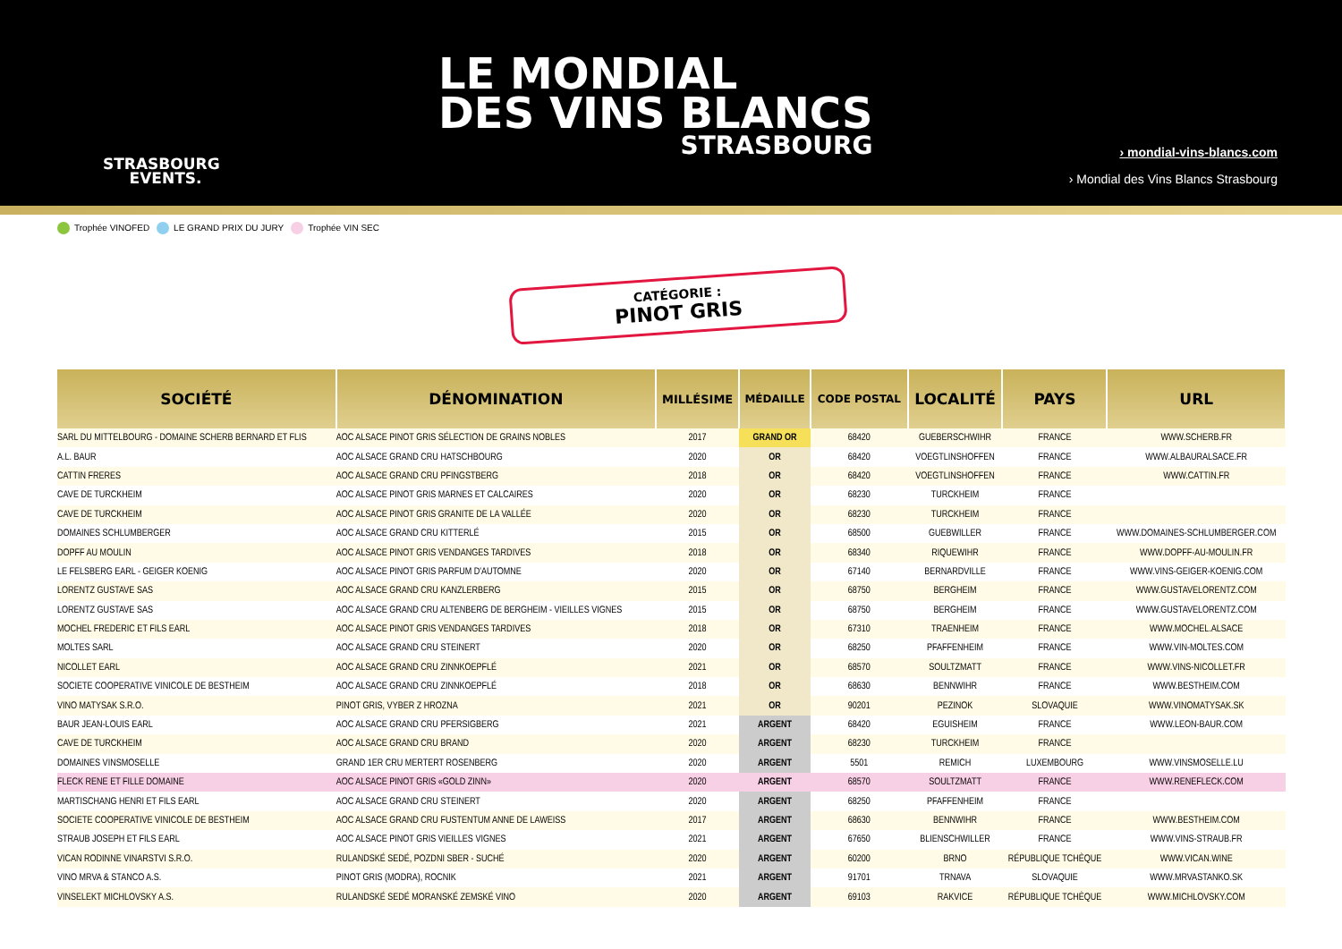LE MONDIAL
DES VINS BLANCS
STRASBOURG
STRASBOURG
EVENTS.
› mondial-vins-blancs.com
› Mondial des Vins Blancs Strasbourg
Trophée VINOFED LE GRAND PRIX DU JURY Trophée VIN SEC
CATÉGORIE :
PINOT GRIS
| SOCIÉTÉ | DÉNOMINATION | MILLÉSIME | MÉDAILLE | CODE POSTAL | LOCALITÉ | PAYS | URL |
| --- | --- | --- | --- | --- | --- | --- | --- |
| SARL DU MITTELBOURG - DOMAINE SCHERB BERNARD ET FLIS | AOC ALSACE PINOT GRIS SÉLECTION DE GRAINS NOBLES | 2017 | GRAND OR | 68420 | GUEBERSCHWIHR | FRANCE | WWW.SCHERB.FR |
| A.L. BAUR | AOC ALSACE GRAND CRU HATSCHBOURG | 2020 | OR | 68420 | VOEGTLINSHOFFEN | FRANCE | WWW.ALBAURALSACE.FR |
| CATTIN FRERES | AOC ALSACE GRAND CRU PFINGSTBERG | 2018 | OR | 68420 | VOEGTLINSHOFFEN | FRANCE | WWW.CATTIN.FR |
| CAVE DE TURCKHEIM | AOC ALSACE PINOT GRIS MARNES ET CALCAIRES | 2020 | OR | 68230 | TURCKHEIM | FRANCE | |
| CAVE DE TURCKHEIM | AOC ALSACE PINOT GRIS GRANITE DE LA VALLÉE | 2020 | OR | 68230 | TURCKHEIM | FRANCE | |
| DOMAINES SCHLUMBERGER | AOC ALSACE GRAND CRU KITTERLÉ | 2015 | OR | 68500 | GUEBWILLER | FRANCE | WWW.DOMAINES-SCHLUMBERGER.COM |
| DOPFF AU MOULIN | AOC ALSACE PINOT GRIS VENDANGES TARDIVES | 2018 | OR | 68340 | RIQUEWIHR | FRANCE | WWW.DOPFF-AU-MOULIN.FR |
| LE FELSBERG EARL - GEIGER KOENIG | AOC ALSACE PINOT GRIS PARFUM D'AUTOMNE | 2020 | OR | 67140 | BERNARDVILLE | FRANCE | WWW.VINS-GEIGER-KOENIG.COM |
| LORENTZ GUSTAVE SAS | AOC ALSACE GRAND CRU KANZLERBERG | 2015 | OR | 68750 | BERGHEIM | FRANCE | WWW.GUSTAVELORENTZ.COM |
| LORENTZ GUSTAVE SAS | AOC ALSACE GRAND CRU ALTENBERG DE BERGHEIM - VIEILLES VIGNES | 2015 | OR | 68750 | BERGHEIM | FRANCE | WWW.GUSTAVELORENTZ.COM |
| MOCHEL FREDERIC ET FILS EARL | AOC ALSACE PINOT GRIS VENDANGES TARDIVES | 2018 | OR | 67310 | TRAENHEIM | FRANCE | WWW.MOCHEL.ALSACE |
| MOLTES SARL | AOC ALSACE GRAND CRU STEINERT | 2020 | OR | 68250 | PFAFFENHEIM | FRANCE | WWW.VIN-MOLTES.COM |
| NICOLLET EARL | AOC ALSACE GRAND CRU ZINNKOEPFLÉ | 2021 | OR | 68570 | SOULTZMATT | FRANCE | WWW.VINS-NICOLLET.FR |
| SOCIETE COOPERATIVE VINICOLE DE BESTHEIM | AOC ALSACE GRAND CRU ZINNKOEPFLÉ | 2018 | OR | 68630 | BENNWIHR | FRANCE | WWW.BESTHEIM.COM |
| VINO MATYSAK S.R.O. | PINOT GRIS, VYBER Z HROZNA | 2021 | OR | 90201 | PEZINOK | SLOVAQUIE | WWW.VINOMATYSAK.SK |
| BAUR JEAN-LOUIS EARL | AOC ALSACE GRAND CRU PFERSIGBERG | 2021 | ARGENT | 68420 | EGUISHEIM | FRANCE | WWW.LEON-BAUR.COM |
| CAVE DE TURCKHEIM | AOC ALSACE GRAND CRU BRAND | 2020 | ARGENT | 68230 | TURCKHEIM | FRANCE | |
| DOMAINES VINSMOSELLE | GRAND 1ER CRU MERTERT ROSENBERG | 2020 | ARGENT | 5501 | REMICH | LUXEMBOURG | WWW.VINSMOSELLE.LU |
| FLECK RENE ET FILLE DOMAINE | AOC ALSACE PINOT GRIS «GOLD ZINN» | 2020 | ARGENT | 68570 | SOULTZMATT | FRANCE | WWW.RENEFLECK.COM |
| MARTISCHANG HENRI ET FILS EARL | AOC ALSACE GRAND CRU STEINERT | 2020 | ARGENT | 68250 | PFAFFENHEIM | FRANCE | |
| SOCIETE COOPERATIVE VINICOLE DE BESTHEIM | AOC ALSACE GRAND CRU FUSTENTUM ANNE DE LAWEISS | 2017 | ARGENT | 68630 | BENNWIHR | FRANCE | WWW.BESTHEIM.COM |
| STRAUB JOSEPH ET FILS EARL | AOC ALSACE PINOT GRIS VIEILLES VIGNES | 2021 | ARGENT | 67650 | BLIENSCHWILLER | FRANCE | WWW.VINS-STRAUB.FR |
| VICAN RODINNE VINARSTVI S.R.O. | RULANDSKÉ SEDÉ, POZDNI SBER - SUCHÉ | 2020 | ARGENT | 60200 | BRNO | RÉPUBLIQUE TCHÈQUE | WWW.VICAN.WINE |
| VINO MRVA & STANCO A.S. | PINOT GRIS (MODRA), ROCNIK | 2021 | ARGENT | 91701 | TRNAVA | SLOVAQUIE | WWW.MRVASTANKO.SK |
| VINSELEKT MICHLOVSKY A.S. | RULANDSKÉ SEDÉ MORANSKÉ ZEMSKÉ VINO | 2020 | ARGENT | 69103 | RAKVICE | RÉPUBLIQUE TCHÈQUE | WWW.MICHLOVSKY.COM |